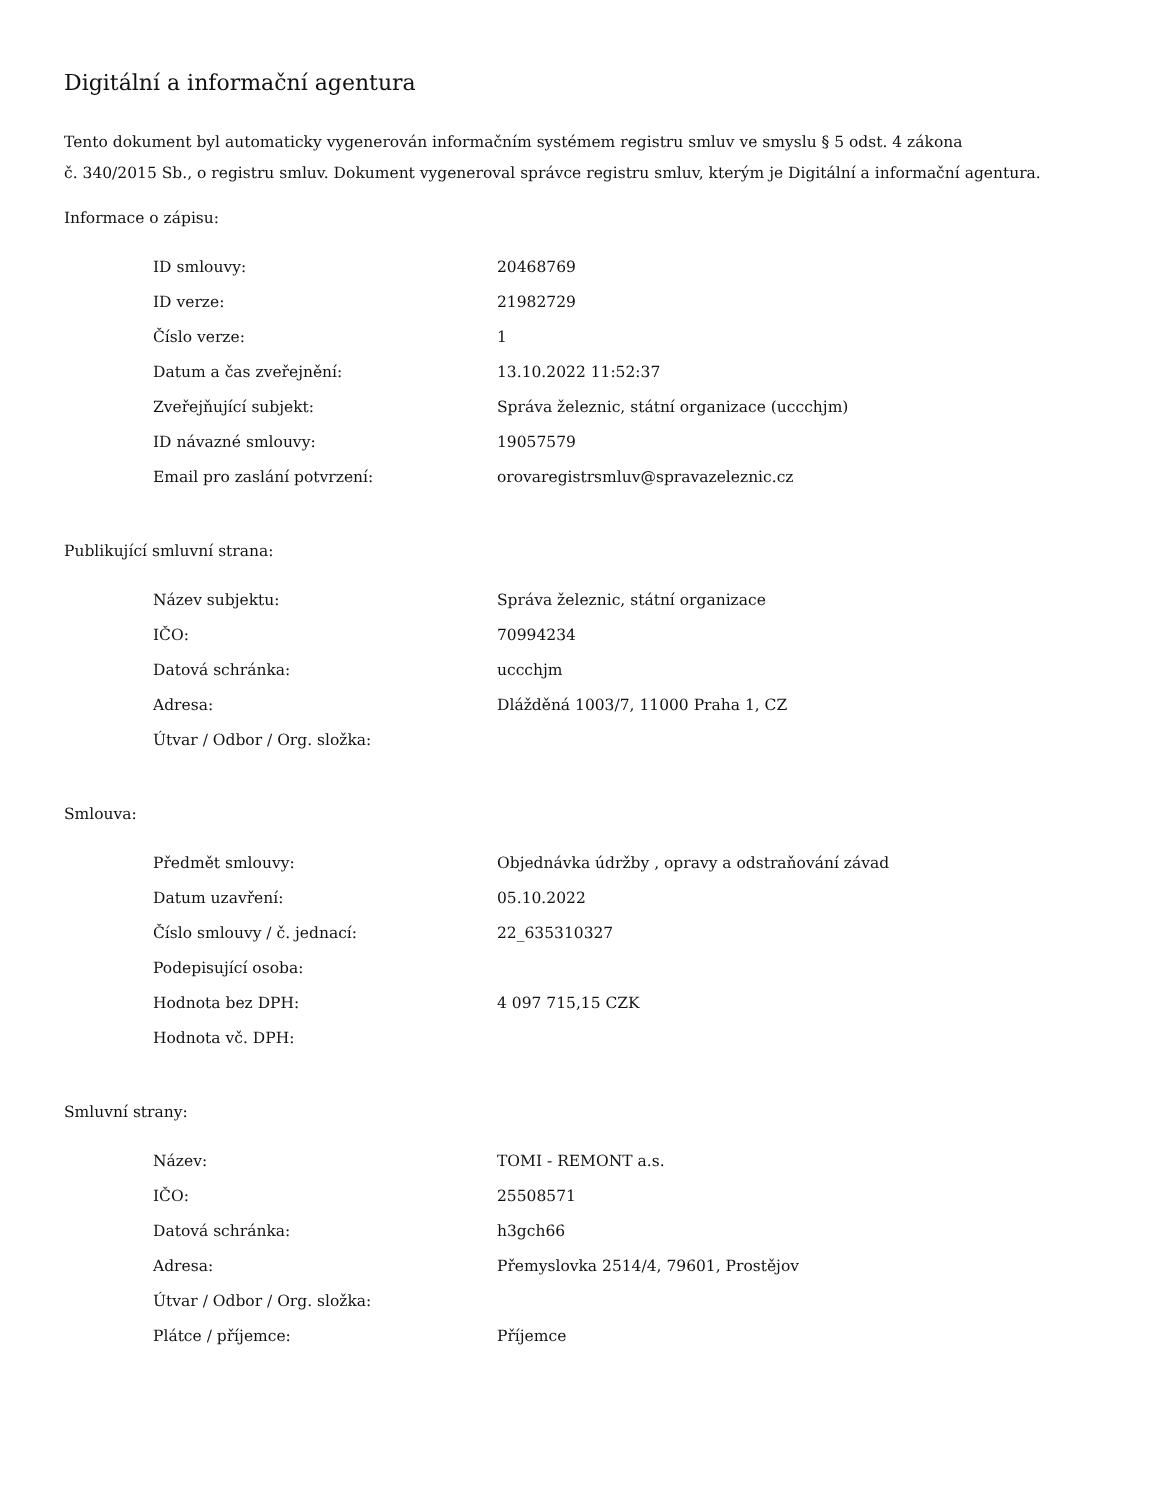Digitální a informační agentura
Tento dokument byl automaticky vygenerován informačním systémem registru smluv ve smyslu § 5 odst. 4 zákona
č. 340/2015 Sb., o registru smluv. Dokument vygeneroval správce registru smluv, kterým je Digitální a informační agentura.
Informace o zápisu:
| ID smlouvy: | 20468769 |
| ID verze: | 21982729 |
| Číslo verze: | 1 |
| Datum a čas zveřejnění: | 13.10.2022 11:52:37 |
| Zveřejňující subjekt: | Správa železnic, státní organizace (uccchjm) |
| ID návazné smlouvy: | 19057579 |
| Email pro zaslání potvrzení: | orovaregistrsmluv@spravazeleznic.cz |
Publikující smluvní strana:
| Název subjektu: | Správa železnic, státní organizace |
| IČO: | 70994234 |
| Datová schránka: | uccchjm |
| Adresa: | Dlážděná 1003/7, 11000 Praha 1, CZ |
| Útvar / Odbor / Org. složka: | |
Smlouva:
| Předmět smlouvy: | Objednávka údržby , opravy a odstraňování závad |
| Datum uzavření: | 05.10.2022 |
| Číslo smlouvy / č. jednací: | 22_635310327 |
| Podepisující osoba: | |
| Hodnota bez DPH: | 4 097 715,15 CZK |
| Hodnota vč. DPH: | |
Smluvní strany:
| Název: | TOMI - REMONT a.s. |
| IČO: | 25508571 |
| Datová schránka: | h3gch66 |
| Adresa: | Přemyslovka 2514/4, 79601, Prostějov |
| Útvar / Odbor / Org. složka: | |
| Plátce / příjemce: | Příjemce |